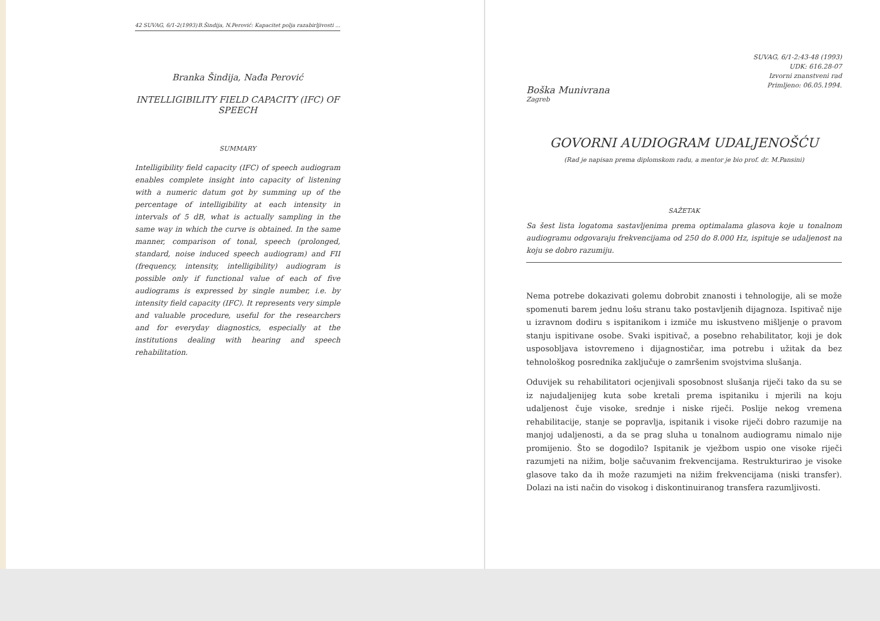42 SUVAG, 6/1-2(1993) B.Šindija, N.Perović: Kapacitet polja razabirljivosti ...
Branka Šindija, Nađa Perović
INTELLIGIBILITY FIELD CAPACITY (IFC) OF SPEECH
SUMMARY
Intelligibility field capacity (IFC) of speech audiogram enables complete insight into capacity of listening with a numeric datum got by summing up of the percentage of intelligibility at each intensity in intervals of 5 dB, what is actually sampling in the same way in which the curve is obtained. In the same manner, comparison of tonal, speech (prolonged, standard, noise induced speech audiogram) and FII (frequency, intensity, intelligibility) audiogram is possible only if functional value of each of five audiograms is expressed by single number, i.e. by intensity field capacity (IFC). It represents very simple and valuable procedure, useful for the researchers and for everyday diagnostics, especially at the institutions dealing with hearing and speech rehabilitation.
SUVAG, 6/1-2:43-48 (1993)
UDK: 616.28-07
Izvorni znanstveni rad
Primljeno: 06.05.1994.
Boška Munivrana
Zagreb
GOVORNI AUDIOGRAM UDALJENOŠĆU
(Rad je napisan prema diplomskom radu, a mentor je bio prof. dr. M.Pansini)
SAŽETAK
Sa šest lista logatoma sastavljenima prema optimalama glasova koje u tonalnom audiogramu odgovaraju frekvencijama od 250 do 8.000 Hz, ispituje se udaljenost na koju se dobro razumiju.
Nema potrebe dokazivati golemu dobrobit znanosti i tehnologije, ali se može spomenuti barem jednu lošu stranu tako postavljenih dijagnoza. Ispitivač nije u izravnom dodiru s ispitanikom i izmiče mu iskustveno mišljenje o pravom stanju ispitivane osobe. Svaki ispitivač, a posebno rehabilitator, koji je dok usposobljava istovremeno i dijagnostičar, ima potrebu i užitak da bez tehnološkog posrednika zaključuje o zamršenim svojstvima slušanja.
Oduvijek su rehabilitatori ocjenjivali sposobnost slušanja riječi tako da su se iz najudaljenijeg kuta sobe kretali prema ispitaniku i mjerili na koju udaljenost čuje visoke, srednje i niske riječi. Poslije nekog vremena rehabilitacije, stanje se popravlja, ispitanik i visoke riječi dobro razumije na manjoj udaljenosti, a da se prag sluha u tonalnom audiogramu nimalo nije promijenio. Što se dogodilo? Ispitanik je vježbom uspio one visoke riječi razumjeti na nižim, bolje sačuvanim frekvencijama. Restrukturirao je visoke glasove tako da ih može razumjeti na nižim frekvencijama (niski transfer). Dolazi na isti način do visokog i diskontinuiranog transfera razumljivosti.